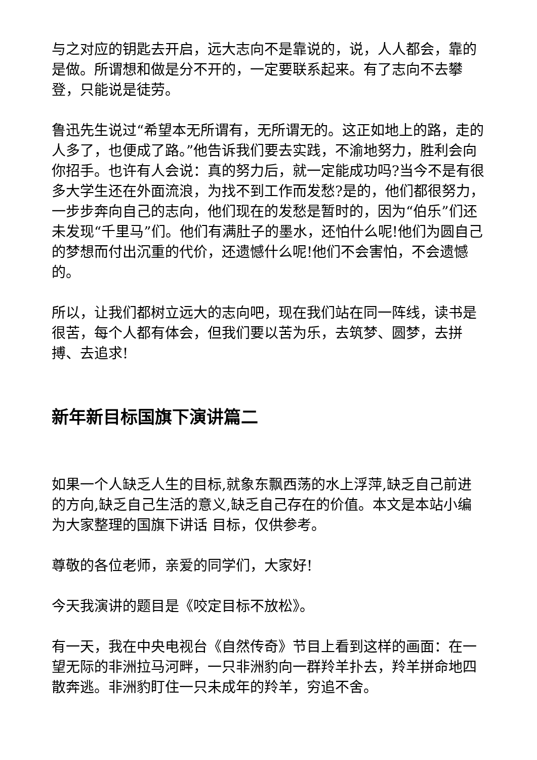与之对应的钥匙去开启，远大志向不是靠说的，说，人人都会，靠的是做。所谓想和做是分不开的，一定要联系起来。有了志向不去攀登，只能说是徒劳。
鲁迅先生说过“希望本无所谓有，无所谓无的。这正如地上的路，走的人多了，也便成了路。”他告诉我们要去实践，不渝地努力，胜利会向你招手。也许有人会说：真的努力后，就一定能成功吗?当今不是有很多大学生还在外面流浪，为找不到工作而发愁?是的，他们都很努力，一步步奔向自己的志向，他们现在的发愁是暂时的，因为“伯乐”们还未发现“千里马”们。他们有满肚子的墨水，还怕什么呢!他们为圆自己的梦想而付出沉重的代价，还遗憾什么呢!他们不会害怕，不会遗憾的。
所以，让我们都树立远大的志向吧，现在我们站在同一阵线，读书是很苦，每个人都有体会，但我们要以苦为乐，去筑梦、圆梦，去拼搏、去追求!
新年新目标国旗下演讲篇二
如果一个人缺乏人生的目标,就象东飘西荡的水上浮萍,缺乏自己前进的方向,缺乏自己生活的意义,缺乏自己存在的价值。本文是本站小编为大家整理的国旗下讲话 目标，仅供参考。
尊敬的各位老师，亲爱的同学们，大家好!
今天我演讲的题目是《咬定目标不放松》。
有一天，我在中央电视台《自然传奇》节目上看到这样的画面：在一望无际的非洲拉马河畔，一只非洲豹向一群羚羊扑去，羚羊拼命地四散奔逃。非洲豹盯住一只未成年的羚羊，穷追不舍。